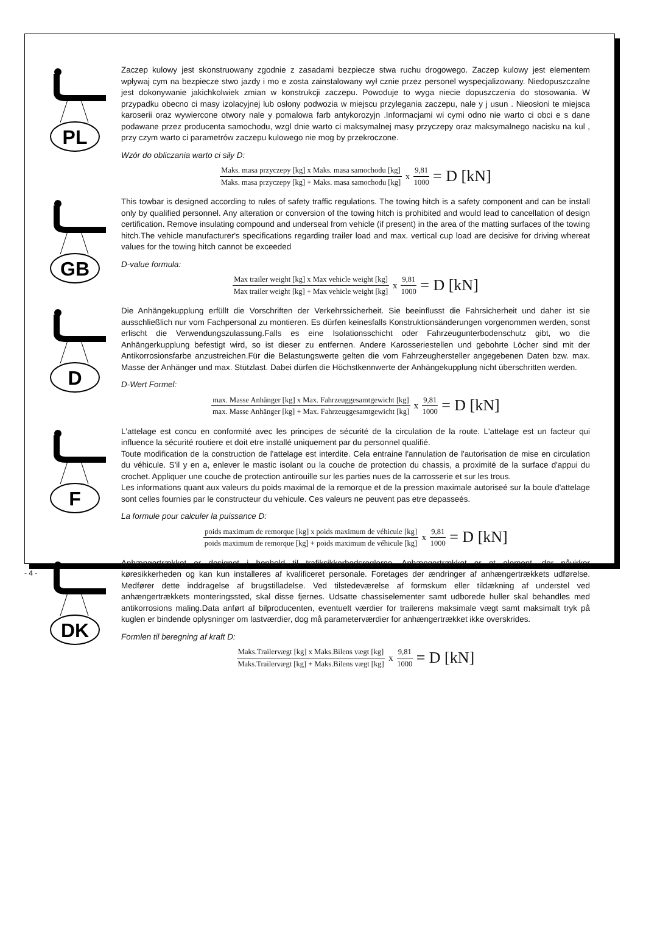PL
Zaczep kulowy jest skonstruowany zgodnie z zasadami bezpiecze stwa ruchu drogowego. Zaczep kulowy jest elementem wpływaj cym na bezpiecze stwo jazdy i mo e zosta zainstalowany wył cznie przez personel wyspecjalizowany. Niedopuszczalne jest dokonywanie jakichkolwiek zmian w konstrukcji zaczepu. Powoduje to wyga niecie dopuszczenia do stosowania. W przypadku obecno ci masy izolacyjnej lub osłony podwozia w miejscu przylegania zaczepu, nale y j usun . Nieosłoni te miejsca karoserii oraz wywiercone otwory nale y pomalowa farb antykorozyjn .Informacjami wi cymi odno nie warto ci obci e s dane podawane przez producenta samochodu, wzgl dnie warto ci maksymalnej masy przyczepy oraz maksymalnego nacisku na kul , przy czym warto ci parametrów zaczepu kulowego nie mog by przekroczone.
Wzór do obliczania warto ci siły D:
Maks. masa przyczepy [kg] x Maks. masa samochodu [kg] Maks. masa przyczepy [kg] + Maks. masa samochodu [kg] x 9,81 1000 = D [kN]
GB
This towbar is designed according to rules of safety traffic regulations. The towing hitch is a safety component and can be install only by qualified personnel. Any alteration or conversion of the towing hitch is prohibited and would lead to cancellation of design certification. Remove insulating compound and underseal from vehicle (if present) in the area of the matting surfaces of the towing hitch.The vehicle manufacturer's specifications regarding trailer load and max. vertical cup load are decisive for driving whereat values for the towing hitch cannot be exceeded
D-value formula:
Max trailer weight [kg] x Max vehicle weight [kg] Max trailer weight [kg] + Max vehicle weight [kg] x 9,81 1000 = D [kN]
D
Die Anhängekupplung erfüllt die Vorschriften der Verkehrssicherheit. Sie beeinflusst die Fahrsicherheit und daher ist sie ausschließlich nur vom Fachpersonal zu montieren. Es dürfen keinesfalls Konstruktionsänderungen vorgenommen werden, sonst erlischt die Verwendungszulassung.Falls es eine Isolationsschicht oder Fahrzeugunterbodenschutz gibt, wo die Anhängerkupplung befestigt wird, so ist dieser zu entfernen. Andere Karosseriestellen und gebohrte Löcher sind mit der Antikorrosionsfarbe anzustreichen.Für die Belastungswerte gelten die vom Fahrzeughersteller angegebenen Daten bzw. max. Masse der Anhänger und max. Stützlast. Dabei dürfen die Höchstkennwerte der Anhängekupplung nicht überschritten werden.
D-Wert Formel:
max. Masse Anhänger [kg] x Max. Fahrzeuggesamtgewicht [kg] max. Masse Anhänger [kg] + Max. Fahrzeuggesamtgewicht [kg] x 9,81 1000 = D [kN]
F
L'attelage est concu en conformité avec les principes de sécurité de la circulation de la route. L'attelage est un facteur qui influence la sécurité routiere et doit etre installé uniquement par du personnel qualifié.
Toute modification de la construction de l'attelage est interdite. Cela entraine l'annulation de l'autorisation de mise en circulation du véhicule. S'il y en a, enlever le mastic isolant ou la couche de protection du chassis, a proximité de la surface d'appui du crochet. Appliquer une couche de protection antirouille sur les parties nues de la carrosserie et sur les trous.
Les informations quant aux valeurs du poids maximal de la remorque et de la pression maximale autoriseé sur la boule d'attelage sont celles fournies par le constructeur du vehicule. Ces valeurs ne peuvent pas etre depasseés.
La formule pour calculer la puissance D:
poids maximum de remorque [kg] x poids maximum de véhicule [kg] poids maximum de remorque [kg] + poids maximum de véhicule [kg] x 9,81 1000 = D [kN]
DK
Anhængertrækket er designet i henhold til trafiksikkerhedsreglerne. Anhængertrækket er et element, der påvirker køresikkerheden og kan kun installeres af kvalificeret personale. Foretages der ændringer af anhængertrækkets udførelse. Medfører dette inddragelse af brugstilladelse. Ved tilstedeværelse af formskum eller tildækning af understel ved anhængertrækkets monteringssted, skal disse fjernes. Udsatte chassiselementer samt udborede huller skal behandles med antikorrosions maling.Data anført af bilproducenten, eventuelt værdier for trailerens maksimale vægt samt maksimalt tryk på kuglen er bindende oplysninger om lastværdier, dog må parameterværdier for anhængertrækket ikke overskrides.
Formlen til beregning af kraft D:
Maks.Trailervægt [kg] x Maks.Bilens vægt [kg] Maks.Trailervægt [kg] + Maks.Bilens vægt [kg] x 9,81 1000 = D [kN]
- 4 -